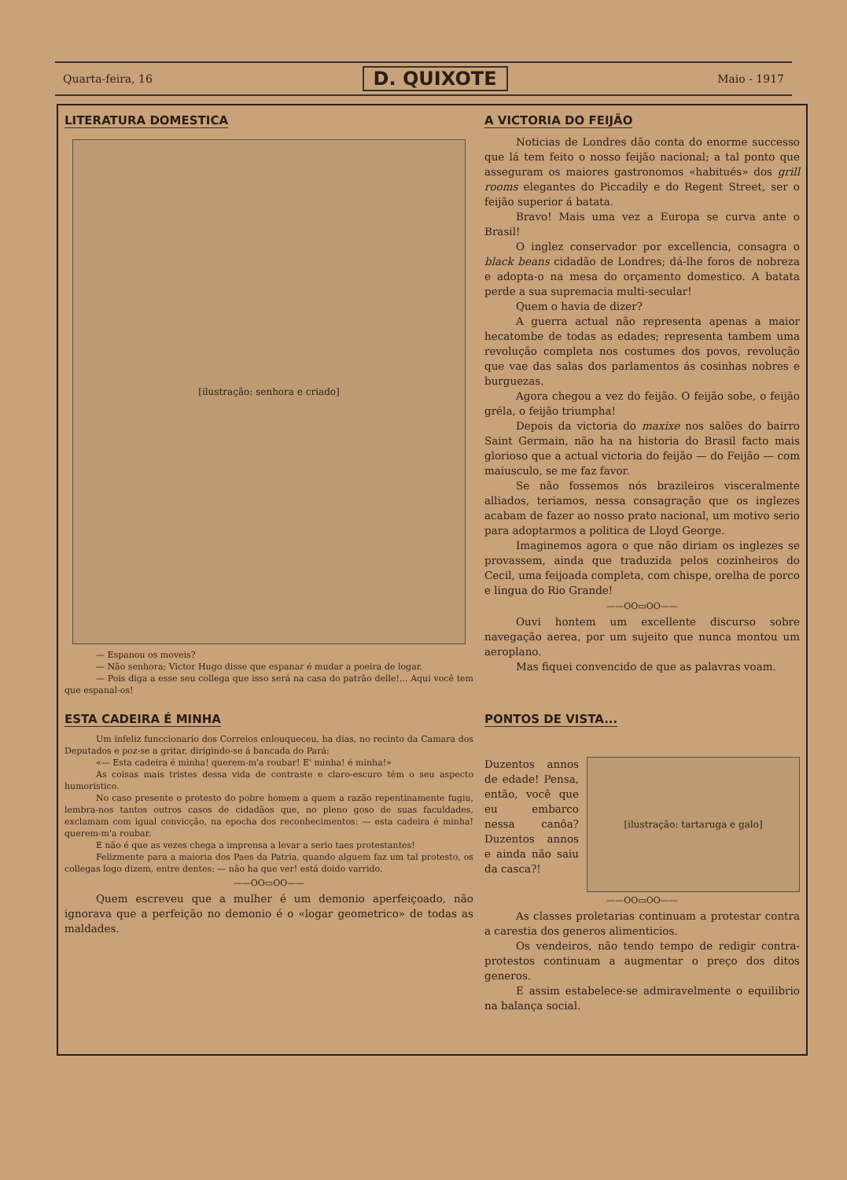Quarta-feira, 16 D. QUIXOTE Maio - 1917
LITERATURA DOMESTICA
[ilustração: senhora e criado]
— Espanou os moveis?
— Não senhora; Victor Hugo disse que espanar é mudar a poeira de logar.
— Pois diga a esse seu collega que isso será na casa do patrão delle!... Aqui você tem que espanal-os!
A VICTORIA DO FEIJÃO
Noticias de Londres dão conta do enorme successo que lá tem feito o nosso feijão nacional; a tal ponto que asseguram os maiores gastronomos «habitués» dos grill rooms elegantes do Piccadily e do Regent Street, ser o feijão superior á batata.
Bravo! Mais uma vez a Europa se curva ante o Brasil!
O inglez conservador por excellencia, consagra o black beans cidadão de Londres; dá-lhe foros de nobreza e adopta-o na mesa do orçamento domestico. A batata perde a sua supremacia multi-secular!
Quem o havia de dizer?
A guerra actual não representa apenas a maior hecatombe de todas as edades; representa tambem uma revolução completa nos costumes dos povos, revolução que vae das salas dos parlamentos ás cosinhas nobres e burguezas.
Agora chegou a vez do feijão. O feijão sobe, o feijão gréla, o feijão triumpha!
Depois da victoria do maxixe nos salões do bairro Saint Germain, não ha na historia do Brasil facto mais glorioso que a actual victoria do feijão — do Feijão — com maiusculo, se me faz favor.
Se não fossemos nós brazileiros visceralmente alliados, teriamos, nessa consagração que os inglezes acabam de fazer ao nosso prato nacional, um motivo serio para adoptarmos a politica de Lloyd George.
Imaginemos agora o que não diriam os inglezes se provassem, ainda que traduzida pelos cozinheiros do Cecil, uma feijoada completa, com chispe, orelha de porco e lingua do Rio Grande!
——OO▭OO——
Ouvi hontem um excellente discurso sobre navegação aerea, por um sujeito que nunca montou um aeroplano.
Mas fiquei convencido de que as palavras voam.
ESTA CADEIRA É MINHA
Um infeliz funccionario dos Correios enlouqueceu, ha dias, no recinto da Camara dos Deputados e poz-se a gritar, dirigindo-se á bancada do Pará:
«— Esta cadeira é minha! querem-m'a roubar! E' minha! é minha!»
As coisas mais tristes dessa vida de contraste e claro-escuro têm o seu aspecto humoristico.
No caso presente o protesto do pobre homem a quem a razão repentinamente fugiu, lembra-nos tantos outros casos de cidadãos que, no pleno goso de suas faculdades, exclamam com igual convicção, na epocha dos reconhecimentos: — esta cadeira é minha! querem-m'a roubar.
E não é que as vezes chega a imprensa a levar a serio taes protestantes!
Felizmente para a maioria dos Paes da Patria, quando alguem faz um tal protesto, os collegas logo dizem, entre dentes: — não ha que ver! está doido varrido.
——OO▭OO——
Quem escreveu que a mulher é um demonio aperfeiçoado, não ignorava que a perfeição no demonio é o «logar geometrico» de todas as maldades.
PONTOS DE VISTA...
Duzentos annos de edade! Pensa, então, você que eu embarco nessa canôa? Duzentos annos e ainda não saiu da casca?!
[ilustração: tartaruga e galo]
——OO▭OO——
As classes proletarias continuam a protestar contra a carestia dos generos alimenticios.
Os vendeiros, não tendo tempo de redigir contra-protestos continuam a augmentar o preço dos ditos generos.
E assim estabelece-se admiravelmente o equilibrio na balança social.